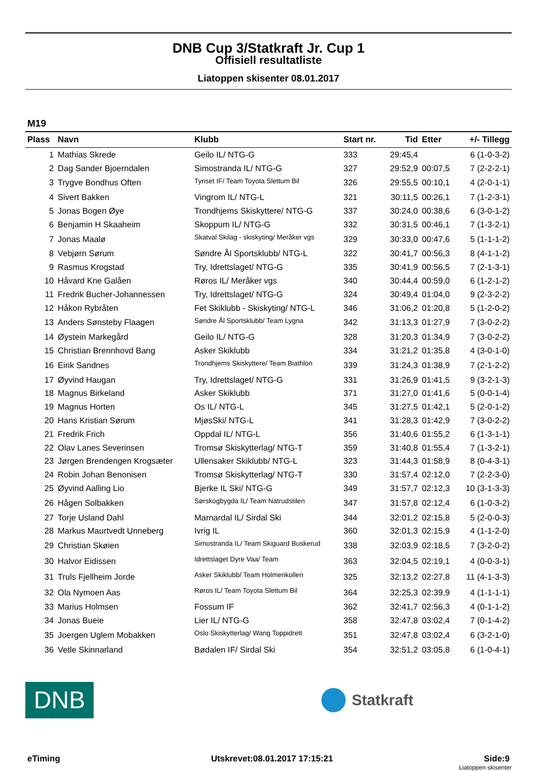DNB Cup 3/Statkraft Jr. Cup 1
Offisiell resultatliste
Liatoppen skisenter 08.01.2017
M19
| Plass | Navn | Klubb | Start nr. | Tid | Etter | +/- Tillegg |
| --- | --- | --- | --- | --- | --- | --- |
| 1 | Mathias Skrede | Geilo IL/ NTG-G | 333 | 29:45,4 | | 6 (1-0-3-2) |
| 2 | Dag Sander Bjoerndalen | Simostranda IL/ NTG-G | 327 | 29:52,9 | 00:07,5 | 7 (2-2-2-1) |
| 3 | Trygve Bondhus Often | Tynset IF/ Team Toyota Slettum Bil | 326 | 29:55,5 | 00:10,1 | 4 (2-0-1-1) |
| 4 | Sivert Bakken | Vingrom IL/ NTG-L | 321 | 30:11,5 | 00:26,1 | 7 (1-2-3-1) |
| 5 | Jonas Bogen Øye | Trondhjems Skiskyttere/ NTG-G | 337 | 30:24,0 | 00:38,6 | 6 (3-0-1-2) |
| 6 | Benjamin H Skaaheim | Skoppum IL/ NTG-G | 332 | 30:31,5 | 00:46,1 | 7 (1-3-2-1) |
| 7 | Jonas Maalø | Skatval Skilag - skiskyting/ Meråker vgs | 329 | 30:33,0 | 00:47,6 | 5 (1-1-1-2) |
| 8 | Vebjørn Sørum | Søndre Ål Sportsklubb/ NTG-L | 322 | 30:41,7 | 00:56,3 | 8 (4-1-1-2) |
| 9 | Rasmus Krogstad | Try, Idrettslaget/ NTG-G | 335 | 30:41,9 | 00:56,5 | 7 (2-1-3-1) |
| 10 | Håvard Kne Galåen | Røros IL/ Meråker vgs | 340 | 30:44,4 | 00:59,0 | 6 (1-2-1-2) |
| 11 | Fredrik Bucher-Johannessen | Try, Idrettslaget/ NTG-G | 324 | 30:49,4 | 01:04,0 | 9 (2-3-2-2) |
| 12 | Håkon Rybråten | Fet Skiklubb - Skiskyting/ NTG-L | 346 | 31:06,2 | 01:20,8 | 5 (1-2-0-2) |
| 13 | Anders Sønsteby Flaagen | Søndre Ål Sportsklubb/ Team Lygna | 342 | 31:13,3 | 01:27,9 | 7 (3-0-2-2) |
| 14 | Øystein Markegård | Geilo IL/ NTG-G | 328 | 31:20,3 | 01:34,9 | 7 (3-0-2-2) |
| 15 | Christian Brennhovd Bang | Asker Skiklubb | 334 | 31:21,2 | 01:35,8 | 4 (3-0-1-0) |
| 16 | Eirik Sandnes | Trondhjems Skiskyttere/ Team Biathlon | 339 | 31:24,3 | 01:38,9 | 7 (2-1-2-2) |
| 17 | Øyvind Haugan | Try, Idrettslaget/ NTG-G | 331 | 31:26,9 | 01:41,5 | 9 (3-2-1-3) |
| 18 | Magnus Birkeland | Asker Skiklubb | 371 | 31:27,0 | 01:41,6 | 5 (0-0-1-4) |
| 19 | Magnus Horten | Os IL/ NTG-L | 345 | 31:27,5 | 01:42,1 | 5 (2-0-1-2) |
| 20 | Hans Kristian Sørum | MjøsSki/ NTG-L | 341 | 31:28,3 | 01:42,9 | 7 (3-0-2-2) |
| 21 | Fredrik Frich | Oppdal IL/ NTG-L | 356 | 31:40,6 | 01:55,2 | 6 (1-3-1-1) |
| 22 | Olav Lanes Severinsen | Tromsø Skiskytterlag/ NTG-T | 359 | 31:40,8 | 01:55,4 | 7 (1-3-2-1) |
| 23 | Jørgen Brendengen Krogsæter | Ullensaker Skiklubb/ NTG-L | 323 | 31:44,3 | 01:58,9 | 8 (0-4-3-1) |
| 24 | Robin Johan Benonisen | Tromsø Skiskytterlag/ NTG-T | 330 | 31:57,4 | 02:12,0 | 7 (2-2-3-0) |
| 25 | Øyvind Aalling Lio | Bjerke IL Ski/ NTG-G | 349 | 31:57,7 | 02:12,3 | 10 (3-1-3-3) |
| 26 | Hågen Solbakken | Sørskogbygda IL/ Team Natrudstilen | 347 | 31:57,8 | 02:12,4 | 6 (1-0-3-2) |
| 27 | Torje Usland Dahl | Marnardal IL/ Sirdal Ski | 344 | 32:01,2 | 02:15,8 | 5 (2-0-0-3) |
| 28 | Markus Maurtvedt Unneberg | Ivrig IL | 360 | 32:01,3 | 02:15,9 | 4 (1-1-2-0) |
| 29 | Christian Skøien | Simostranda IL/ Team Skiguard Buskerud | 338 | 32:03,9 | 02:18,5 | 7 (3-2-0-2) |
| 30 | Halvor Eidissen | Idrettslaget Dyre Vaa/ Team | 363 | 32:04,5 | 02:19,1 | 4 (0-0-3-1) |
| 31 | Truls Fjellheim Jorde | Asker Skiklubb/ Team Holmenkollen | 325 | 32:13,2 | 02:27,8 | 11 (4-1-3-3) |
| 32 | Ola Nymoen Aas | Røros IL/ Team Toyota Slettum Bil | 364 | 32:25,3 | 02:39,9 | 4 (1-1-1-1) |
| 33 | Marius Holmsen | Fossum IF | 362 | 32:41,7 | 02:56,3 | 4 (0-1-1-2) |
| 34 | Jonas Bueie | Lier IL/ NTG-G | 358 | 32:47,8 | 03:02,4 | 7 (0-1-4-2) |
| 35 | Joergen Uglem Mobakken | Oslo Skiskytterlag/ Wang Toppidrett | 351 | 32:47,8 | 03:02,4 | 6 (3-2-1-0) |
| 36 | Vetle Skinnarland | Bødalen IF/ Sirdal Ski | 354 | 32:51,2 | 03:05,8 | 6 (1-0-4-1) |
DNB
Statkraft
eTiming Utskrevet:08.01.2017 17:15:21 Side:9
Liatoppen skisenter